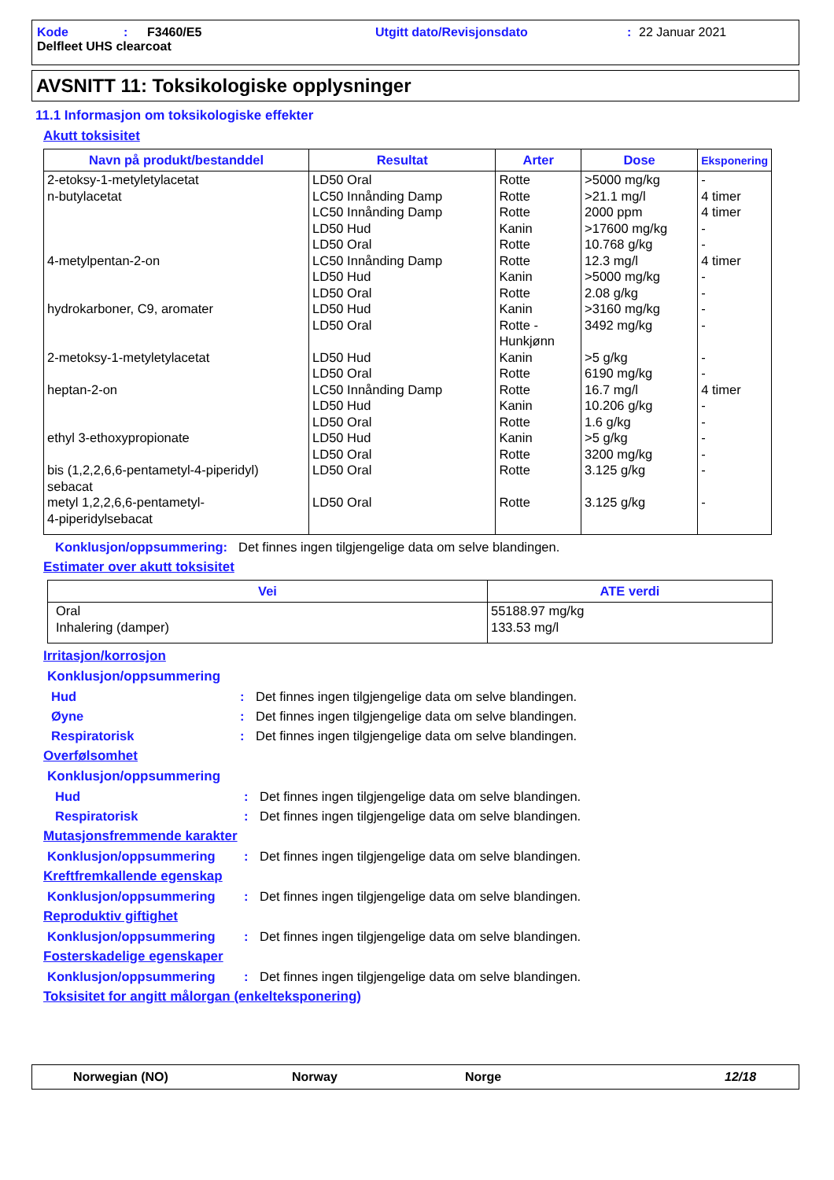Kode: F3460/E5 Utgitt dato/Revisjonsdato: 22 Januar 2021
Delfleet UHS clearcoat
AVSNITT 11: Toksikologiske opplysninger
11.1 Informasjon om toksikologiske effekter
Akutt toksisitet
| Navn på produkt/bestanddel | Resultat | Arter | Dose | Eksponering |
| --- | --- | --- | --- | --- |
| 2-etoksy-1-metyletylacetat n-butylacetat 4-metylpentan-2-on hydrokarboner, C9, aromater 2-metoksy-1-metyletylacetat heptan-2-on ethyl 3-ethoxypropionate bis (1,2,2,6,6-pentametyl-4-piperidyl) sebacat metyl 1,2,2,6,6-pentametyl- 4-piperidylsebacat | LD50 Oral LC50 Innånding Damp LC50 Innånding Damp LD50 Hud LD50 Oral LC50 Innånding Damp LD50 Hud LD50 Oral LD50 Hud LD50 Oral LD50 Hud LD50 Oral LC50 Innånding Damp LD50 Hud LD50 Oral LD50 Hud LD50 Oral LD50 Oral LD50 Oral | Rotte Rotte Rotte Kanin Rotte Rotte Kanin Rotte Kanin Rotte - Hunkjønn Kanin Rotte Rotte Kanin Rotte Kanin Rotte Rotte Rotte | >5000 mg/kg >21.1 mg/l 2000 ppm >17600 mg/kg 10.768 g/kg 12.3 mg/l >5000 mg/kg 2.08 g/kg >3160 mg/kg 3492 mg/kg >5 g/kg 6190 mg/kg 16.7 mg/l 10.206 g/kg 1.6 g/kg >5 g/kg 3200 mg/kg 3.125 g/kg 3.125 g/kg | - 4 timer 4 timer - - 4 timer - - - - - - 4 timer - - - - - - |
Konklusjon/oppsummering: Det finnes ingen tilgjengelige data om selve blandingen.
Estimater over akutt toksisitet
| Vei | ATE verdi |
| --- | --- |
| Oral Inhalering (damper) | 55188.97 mg/kg 133.53 mg/l |
Irritasjon/korrosjon
Konklusjon/oppsummering
Hud: Det finnes ingen tilgjengelige data om selve blandingen.
Øyne: Det finnes ingen tilgjengelige data om selve blandingen.
Respiratorisk: Det finnes ingen tilgjengelige data om selve blandingen.
Overfølsomhet
Konklusjon/oppsummering
Hud: Det finnes ingen tilgjengelige data om selve blandingen.
Respiratorisk: Det finnes ingen tilgjengelige data om selve blandingen.
Mutasjonsfremmende karakter
Konklusjon/oppsummering: Det finnes ingen tilgjengelige data om selve blandingen.
Kreftfremkallende egenskap
Konklusjon/oppsummering: Det finnes ingen tilgjengelige data om selve blandingen.
Reproduktiv giftighet
Konklusjon/oppsummering: Det finnes ingen tilgjengelige data om selve blandingen.
Fosterskadelige egenskaper
Konklusjon/oppsummering: Det finnes ingen tilgjengelige data om selve blandingen.
Toksisitet for angitt målorgan (enkelteksponering)
Norwegian (NO) Norway Norge 12/18